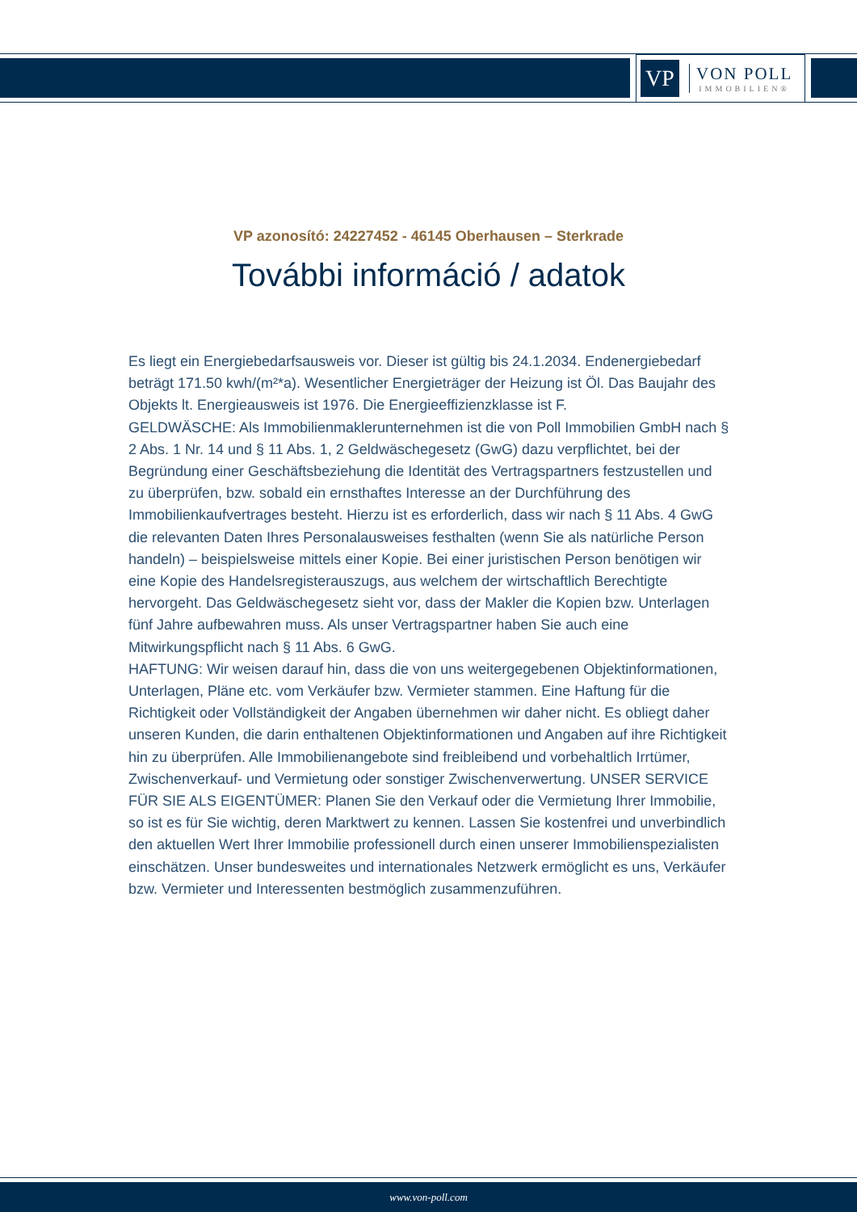VP
VON POLL
IMMOBILIEN®
VP azonosító: 24227452 - 46145 Oberhausen – Sterkrade
További információ / adatok
Es liegt ein Energiebedarfsausweis vor. Dieser ist gültig bis 24.1.2034. Endenergiebedarf beträgt 171.50 kwh/(m²*a). Wesentlicher Energieträger der Heizung ist Öl. Das Baujahr des Objekts lt. Energieausweis ist 1976. Die Energieeffizienzklasse ist F.
GELDWÄSCHE: Als Immobilienmaklerunternehmen ist die von Poll Immobilien GmbH nach § 2 Abs. 1 Nr. 14 und § 11 Abs. 1, 2 Geldwäschegesetz (GwG) dazu verpflichtet, bei der Begründung einer Geschäftsbeziehung die Identität des Vertragspartners festzustellen und zu überprüfen, bzw. sobald ein ernsthaftes Interesse an der Durchführung des Immobilienkaufvertrages besteht. Hierzu ist es erforderlich, dass wir nach § 11 Abs. 4 GwG die relevanten Daten Ihres Personalausweises festhalten (wenn Sie als natürliche Person handeln) – beispielsweise mittels einer Kopie. Bei einer juristischen Person benötigen wir eine Kopie des Handelsregisterauszugs, aus welchem der wirtschaftlich Berechtigte hervorgeht. Das Geldwäschegesetz sieht vor, dass der Makler die Kopien bzw. Unterlagen fünf Jahre aufbewahren muss. Als unser Vertragspartner haben Sie auch eine Mitwirkungspflicht nach § 11 Abs. 6 GwG.
HAFTUNG: Wir weisen darauf hin, dass die von uns weitergegebenen Objektinformationen, Unterlagen, Pläne etc. vom Verkäufer bzw. Vermieter stammen. Eine Haftung für die Richtigkeit oder Vollständigkeit der Angaben übernehmen wir daher nicht. Es obliegt daher unseren Kunden, die darin enthaltenen Objektinformationen und Angaben auf ihre Richtigkeit hin zu überprüfen. Alle Immobilienangebote sind freibleibend und vorbehaltlich Irrtümer, Zwischenverkauf- und Vermietung oder sonstiger Zwischenverwertung. UNSER SERVICE FÜR SIE ALS EIGENTÜMER: Planen Sie den Verkauf oder die Vermietung Ihrer Immobilie, so ist es für Sie wichtig, deren Marktwert zu kennen. Lassen Sie kostenfrei und unverbindlich den aktuellen Wert Ihrer Immobilie professionell durch einen unserer Immobilienspezialisten einschätzen. Unser bundesweites und internationales Netzwerk ermöglicht es uns, Verkäufer bzw. Vermieter und Interessenten bestmöglich zusammenzuführen.
www.von-poll.com